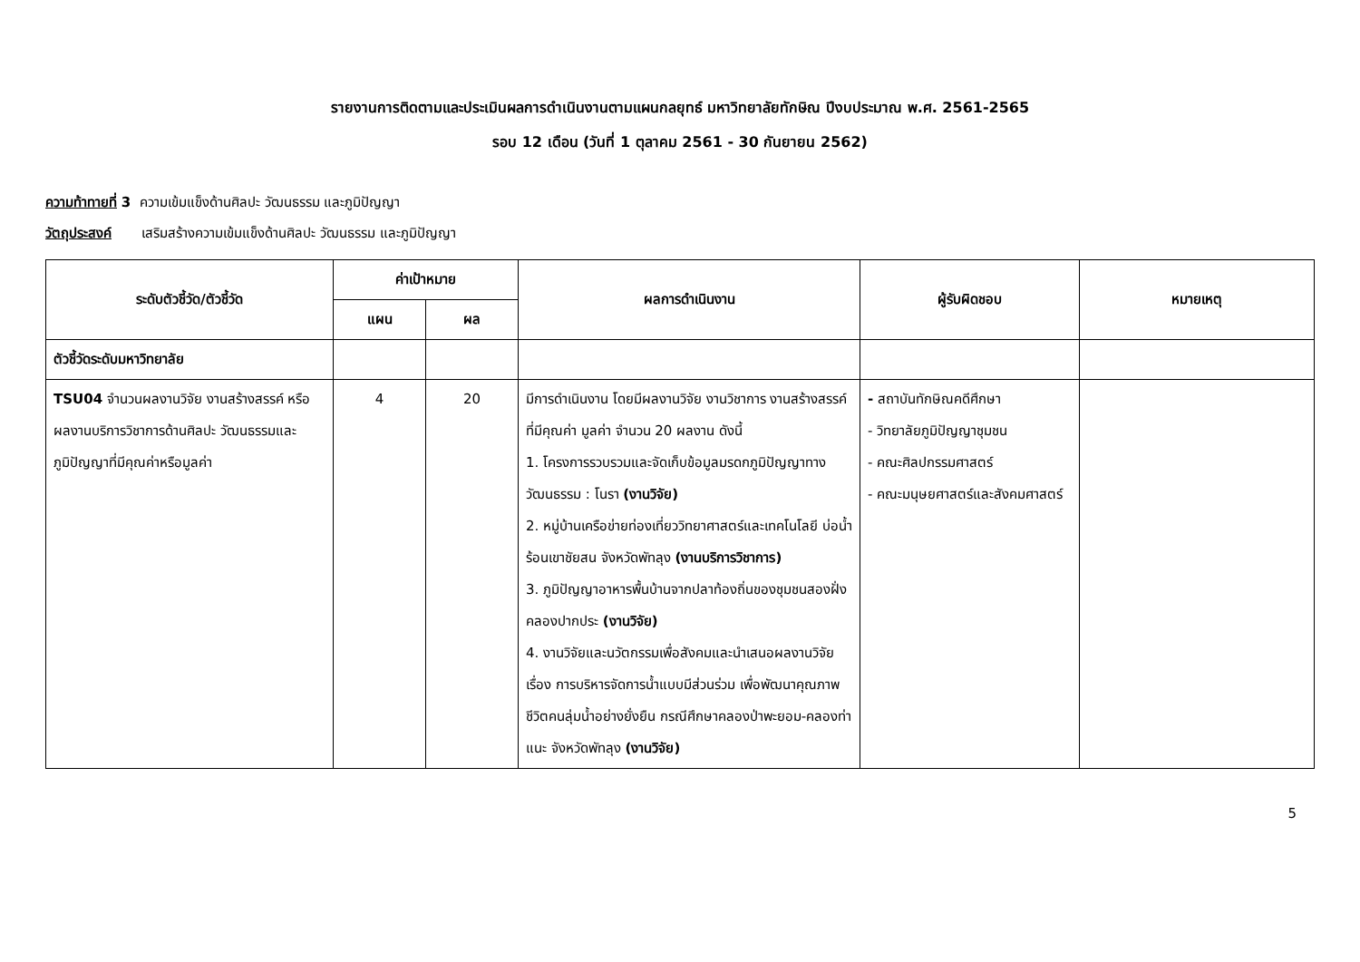รายงานการติดตามและประเมินผลการดำเนินงานตามแผนกลยุทธ์ มหาวิทยาลัยทักษิณ ปีงบประมาณ พ.ศ. 2561-2565
รอบ 12 เดือน (วันที่ 1 ตุลาคม 2561 - 30 กันยายน 2562)
ความท้าทายที่ 3 ความเข้มแข็งด้านศิลปะ วัฒนธรรม และภูมิปัญญา
วัตถุประสงค์ เสริมสร้างความเข้มแข็งด้านศิลปะ วัฒนธรรม และภูมิปัญญา
| ระดับตัวชี้วัด/ตัวชี้วัด | ค่าเป้าหมาย | | ผลการดำเนินงาน | ผู้รับผิดชอบ | หมายเหตุ |
| --- | --- | --- | --- | --- | --- |
| | แผน | ผล | | | |
| ตัวชี้วัดระดับมหาวิทยาลัย | | | | | |
| TSU04 จำนวนผลงานวิจัย งานสร้างสรรค์ หรือผลงานบริการวิชาการด้านศิลปะ วัฒนธรรมและภูมิปัญญาที่มีคุณค่าหรือมูลค่า | 4 | 20 | มีการดำเนินงาน โดยมีผลงานวิจัย งานวิชาการ งานสร้างสรรค์ที่มีคุณค่า มูลค่า จำนวน 20 ผลงาน ดังนี้ 1. โครงการรวบรวมและจัดเก็บข้อมูลมรดกภูมิปัญญาทางวัฒนธรรม : โนรา (งานวิจัย) 2. หมู่บ้านเครือข่ายท่องเที่ยววิทยาศาสตร์และเทคโนโลยี บ่อน้ำร้อนเขาชัยสน จังหวัดพัทลุง (งานบริการวิชาการ) 3. ภูมิปัญญาอาหารพื้นบ้านจากปลาท้องถิ่นของชุมชนสองฝั่งคลองปากประ (งานวิจัย) 4. งานวิจัยและนวัตกรรมเพื่อสังคมและนำเสนอผลงานวิจัยเรื่อง การบริหารจัดการน้ำแบบมีส่วนร่วม เพื่อพัฒนาคุณภาพชีวิตคนลุ่มน้ำอย่างยั่งยืน กรณีศึกษาคลองป่าพะยอม-คลองท่าแนะ จังหวัดพัทลุง (งานวิจัย) | - สถาบันทักษิณคดีศึกษา - วิทยาลัยภูมิปัญญาชุมชน - คณะศิลปกรรมศาสตร์ - คณะมนุษยศาสตร์และสังคมศาสตร์ | |
5